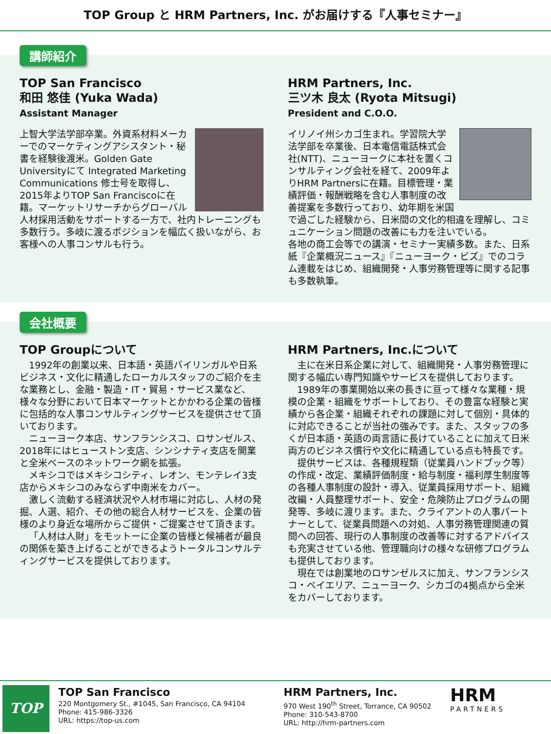TOP Group と HRM Partners, Inc. がお届けする『人事セミナー』
講師紹介
TOP San Francisco
和田 悠佳 (Yuka Wada)
Assistant Manager
上智大学法学部卒業。外資系材料メーカーでのマーケティングアシスタント・秘書を経験後渡米。Golden Gate Universityにて Integrated Marketing Communications 修士号を取得し、2015年よりTOP San Franciscoに在籍。マーケットリサーチからグローバル人材採用活動をサポートする一方で、社内トレーニングも多数行う。多岐に渡るポジションを幅広く扱いながら、お客様への人事コンサルも行う。
HRM Partners, Inc.
三ツ木 良太 (Ryota Mitsugi)
President and C.O.O.
イリノイ州シカゴ生まれ。学習院大学法学部を卒業後、日本電信電話株式会社(NTT)、ニューヨークに本社を置くコンサルティング会社を経て、2009年よりHRM Partnersに在籍。目標管理・業績評価・報酬戦略を含む人事制度の改善提案を多数行っており、幼年期を米国で過ごした経験から、日米間の文化的相違を理解し、コミュニケーション問題の改善にも力を注いでいる。
各地の商工会等での講演・セミナー実績多数。また、日系紙『企業概況ニュース』『ニューヨーク・ビズ』でのコラム連載をはじめ、組織開発・人事労務管理等に関する記事も多数執筆。
会社概要
TOP Groupについて
1992年の創業以来、日本語・英語バイリンガルや日系ビジネス・文化に精通したローカルスタッフのご紹介を主な業務とし、金融・製造・IT・貿易・サービス業など、様々な分野において日本マーケットとかかわる企業の皆様に包括的な人事コンサルティングサービスを提供させて頂いております。
ニューヨーク本店、サンフランシスコ、ロサンゼルス、2018年にはヒューストン支店、シンシナティ支店を開業と全米ベースのネットワーク網を拡張。
メキシコではメキシコシティ、レオン、モンテレイ3支店からメキシコのみならず中南米をカバー。
激しく流動する経済状況や人材市場に対応し、人材の発掘、人選、紹介、その他の総合人材サービスを、企業の皆様のより身近な場所からご提供・ご提案させて頂きます。
「人材は人財」をモットーに企業の皆様と候補者が最良の関係を築き上げることができるようトータルコンサルティングサービスを提供しております。
HRM Partners, Inc.について
主に在米日系企業に対して、組織開発・人事労務管理に関する幅広い専門知識やサービスを提供しております。
1989年の事業開始以来の長きに亘って様々な業種・規模の企業・組織をサポートしており、その豊富な経験と実績から各企業・組織それぞれの課題に対して個別・具体的に対応できることが当社の強みです。また、スタッフの多くが日本語・英語の両言語に長けていることに加えて日米両方のビジネス慣行や文化に精通している点も特長です。
提供サービスは、各種規程類（従業員ハンドブック等）の作成・改定、業績評価制度・給与制度・福利厚生制度等の各種人事制度の設計・導入、従業員採用サポート、組織改編・人員整理サポート、安全・危険防止プログラムの開発等、多岐に渡ります。また、クライアントの人事パートナーとして、従業員問題への対処、人事労務管理関連の質問への回答、現行の人事制度の改善等に対するアドバイスも充実させている他、管理職向けの様々な研修プログラムも提供しております。
現在では創業地のロサンゼルスに加え、サンフランシスコ・ベイエリア、ニューヨーク、シカゴの4拠点から全米をカバーしております。
TOP
TOP San Francisco
220 Montgomery St., #1045, San Francisco, CA 94104
Phone: 415-986-3326
URL: https://top-us.com
HRM Partners, Inc.
970 West 190<sup>th</sup> Street, Torrance, CA 90502
Phone: 310-543-8700
URL: http://hrm-partners.com
HRM
PARTNERS